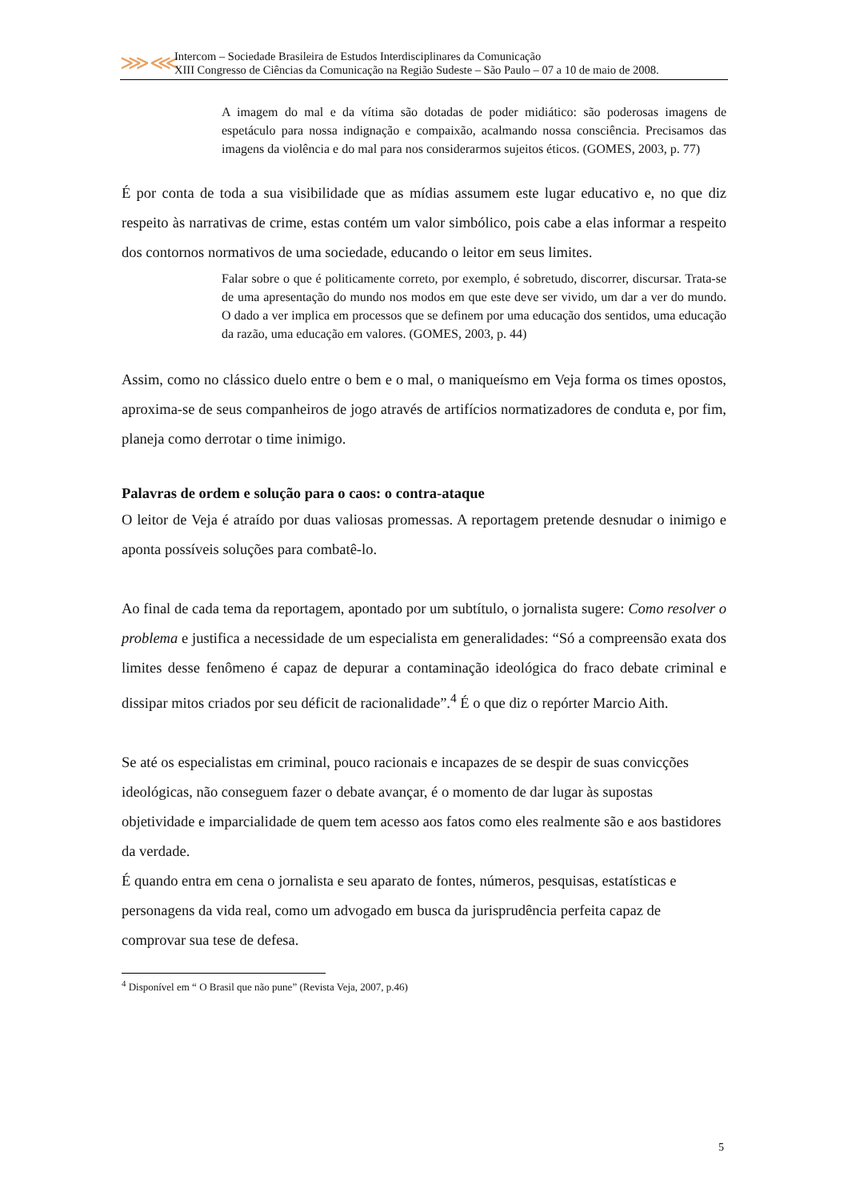⋙⋘
Intercom – Sociedade Brasileira de Estudos Interdisciplinares da Comunicação
XIII Congresso de Ciências da Comunicação na Região Sudeste – São Paulo – 07 a 10 de maio de 2008.
A imagem do mal e da vítima são dotadas de poder midiático: são poderosas imagens de espetáculo para nossa indignação e compaixão, acalmando nossa consciência. Precisamos das imagens da violência e do mal para nos considerarmos sujeitos éticos. (GOMES, 2003, p. 77)
É por conta de toda a sua visibilidade que as mídias assumem este lugar educativo e, no que diz respeito às narrativas de crime, estas contém um valor simbólico, pois cabe a elas informar a respeito dos contornos normativos de uma sociedade, educando o leitor em seus limites.
Falar sobre o que é politicamente correto, por exemplo, é sobretudo, discorrer, discursar. Trata-se de uma apresentação do mundo nos modos em que este deve ser vivido, um dar a ver do mundo. O dado a ver implica em processos que se definem por uma educação dos sentidos, uma educação da razão, uma educação em valores. (GOMES, 2003, p. 44)
Assim, como no clássico duelo entre o bem e o mal, o maniqueísmo em Veja forma os times opostos, aproxima-se de seus companheiros de jogo através de artifícios normatizadores de conduta e, por fim, planeja como derrotar o time inimigo.
Palavras de ordem e solução para o caos: o contra-ataque
O leitor de Veja é atraído por duas valiosas promessas. A reportagem pretende desnudar o inimigo e aponta possíveis soluções para combatê-lo.
Ao final de cada tema da reportagem, apontado por um subtítulo, o jornalista sugere: Como resolver o problema e justifica a necessidade de um especialista em generalidades: “Só a compreensão exata dos limites desse fenômeno é capaz de depurar a contaminação ideológica do fraco debate criminal e dissipar mitos criados por seu déficit de racionalidade”.<sup>4</sup> É o que diz o repórter Marcio Aith.
Se até os especialistas em criminal, pouco racionais e incapazes de se despir de suas convicções ideológicas, não conseguem fazer o debate avançar, é o momento de dar lugar às supostas objetividade e imparcialidade de quem tem acesso aos fatos como eles realmente são e aos bastidores da verdade.
É quando entra em cena o jornalista e seu aparato de fontes, números, pesquisas, estatísticas e personagens da vida real, como um advogado em busca da jurisprudência perfeita capaz de comprovar sua tese de defesa.
<sup>4</sup> Disponível em “ O Brasil que não pune” (Revista Veja, 2007, p.46)
5